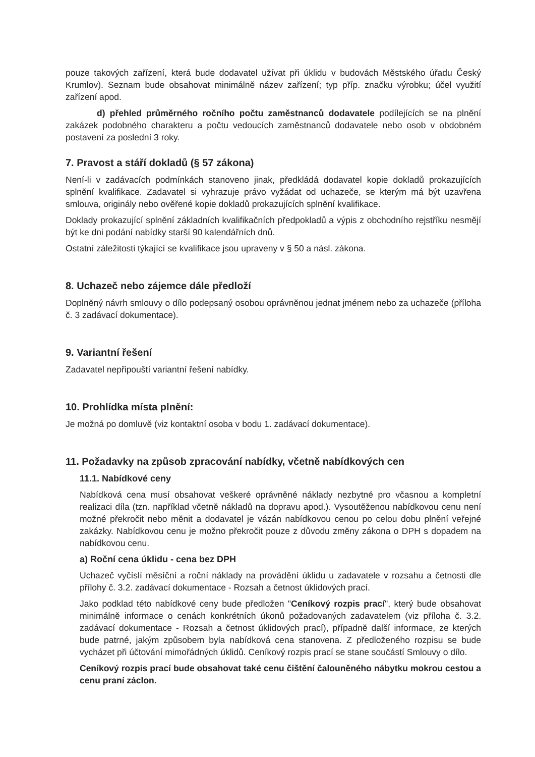pouze takových zařízení, která bude dodavatel užívat při úklidu v budovách Městského úřadu Český Krumlov). Seznam bude obsahovat minimálně název zařízení; typ příp. značku výrobku; účel využití zařízení apod.
d) přehled průměrného ročního počtu zaměstnanců dodavatele podílejících se na plnění zakázek podobného charakteru a počtu vedoucích zaměstnanců dodavatele nebo osob v obdobném postavení za poslední 3 roky.
7. Pravost a stáří dokladů (§ 57 zákona)
Není-li v zadávacích podmínkách stanoveno jinak, předkládá dodavatel kopie dokladů prokazujících splnění kvalifikace. Zadavatel si vyhrazuje právo vyžádat od uchazeče, se kterým má být uzavřena smlouva, originály nebo ověřené kopie dokladů prokazujících splnění kvalifikace.
Doklady prokazující splnění základních kvalifikačních předpokladů a výpis z obchodního rejstříku nesmějí být ke dni podání nabídky starší 90 kalendářních dnů.
Ostatní záležitosti týkající se kvalifikace jsou upraveny v § 50 a násl. zákona.
8. Uchazeč nebo zájemce dále předloží
Doplněný návrh smlouvy o dílo podepsaný osobou oprávněnou jednat jménem nebo za uchazeče (příloha č. 3 zadávací dokumentace).
9. Variantní řešení
Zadavatel nepřipouští variantní řešení nabídky.
10. Prohlídka místa plnění:
Je možná po domluvě (viz kontaktní osoba v bodu 1. zadávací dokumentace).
11. Požadavky na způsob zpracování nabídky, včetně nabídkových cen
11.1. Nabídkové ceny
Nabídková cena musí obsahovat veškeré oprávněné náklady nezbytné pro včasnou a kompletní realizaci díla (tzn. například včetně nákladů na dopravu apod.). Vysoutěženou nabídkovou cenu není možné překročit nebo měnit a dodavatel je vázán nabídkovou cenou po celou dobu plnění veřejné zakázky. Nabídkovou cenu je možno překročit pouze z důvodu změny zákona o DPH s dopadem na nabídkovou cenu.
a) Roční cena úklidu - cena bez DPH
Uchazeč vyčíslí měsíční a roční náklady na provádění úklidu u zadavatele v rozsahu a četnosti dle přílohy č. 3.2. zadávací dokumentace - Rozsah a četnost úklidových prací.
Jako podklad této nabídkové ceny bude předložen "Ceníkový rozpis prací", který bude obsahovat minimálně informace o cenách konkrétních úkonů požadovaných zadavatelem (viz příloha č. 3.2. zadávací dokumentace - Rozsah a četnost úklidových prací), případně další informace, ze kterých bude patrné, jakým způsobem byla nabídková cena stanovena. Z předloženého rozpisu se bude vycházet při účtování mimořádných úklidů. Ceníkový rozpis prací se stane součástí Smlouvy o dílo.
Ceníkový rozpis prací bude obsahovat také cenu čištění čalouněného nábytku mokrou cestou a cenu praní záclon.